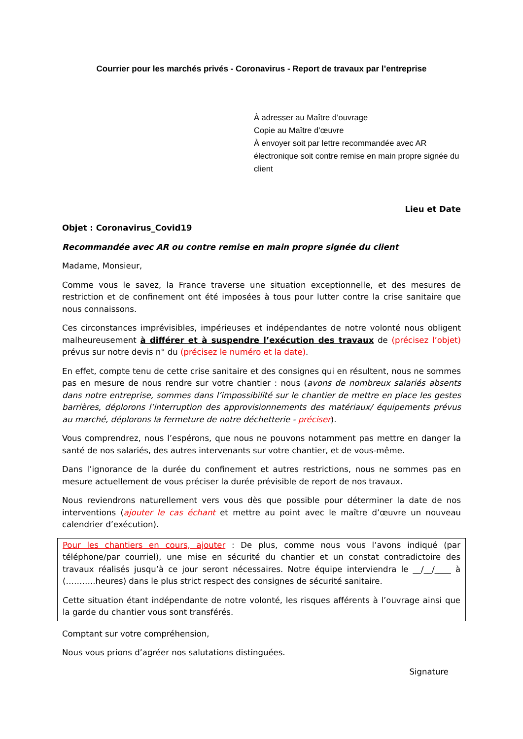Courrier pour les marchés privés - Coronavirus - Report de travaux par l’entreprise
À adresser au Maître d’ouvrage
Copie au Maître d’œuvre
À envoyer soit par lettre recommandée avec AR
électronique soit contre remise en main propre signée du
client
Lieu et Date
Objet : Coronavirus_Covid19
Recommandée avec AR ou contre remise en main propre signée du client
Madame, Monsieur,
Comme vous le savez, la France traverse une situation exceptionnelle, et des mesures de restriction et de confinement ont été imposées à tous pour lutter contre la crise sanitaire que nous connaissons.
Ces circonstances imprévisibles, impérieuses et indépendantes de notre volonté nous obligent malheureusement à différer et à suspendre l’exécution des travaux de (précisez l’objet) prévus sur notre devis n° du (précisez le numéro et la date).
En effet, compte tenu de cette crise sanitaire et des consignes qui en résultent, nous ne sommes pas en mesure de nous rendre sur votre chantier : nous (avons de nombreux salariés absents dans notre entreprise, sommes dans l’impossibilité sur le chantier de mettre en place les gestes barrières, déplorons l’interruption des approvisionnements des matériaux/ équipements prévus au marché, déplorons la fermeture de notre déchetterie - préciser).
Vous comprendrez, nous l’espérons, que nous ne pouvons notamment pas mettre en danger la santé de nos salariés, des autres intervenants sur votre chantier, et de vous-même.
Dans l’ignorance de la durée du confinement et autres restrictions, nous ne sommes pas en mesure actuellement de vous préciser la durée prévisible de report de nos travaux.
Nous reviendrons naturellement vers vous dès que possible pour déterminer la date de nos interventions (ajouter le cas échant et mettre au point avec le maître d’œuvre un nouveau calendrier d’exécution).
Pour les chantiers en cours, ajouter : De plus, comme nous vous l’avons indiqué (par téléphone/par courriel), une mise en sécurité du chantier et un constat contradictoire des travaux réalisés jusqu’à ce jour seront nécessaires. Notre équipe interviendra le __/__/____ à (………..heures) dans le plus strict respect des consignes de sécurité sanitaire.
Cette situation étant indépendante de notre volonté, les risques afférents à l’ouvrage ainsi que la garde du chantier vous sont transférés.
Comptant sur votre compréhension,
Nous vous prions d’agréer nos salutations distinguées.
Signature